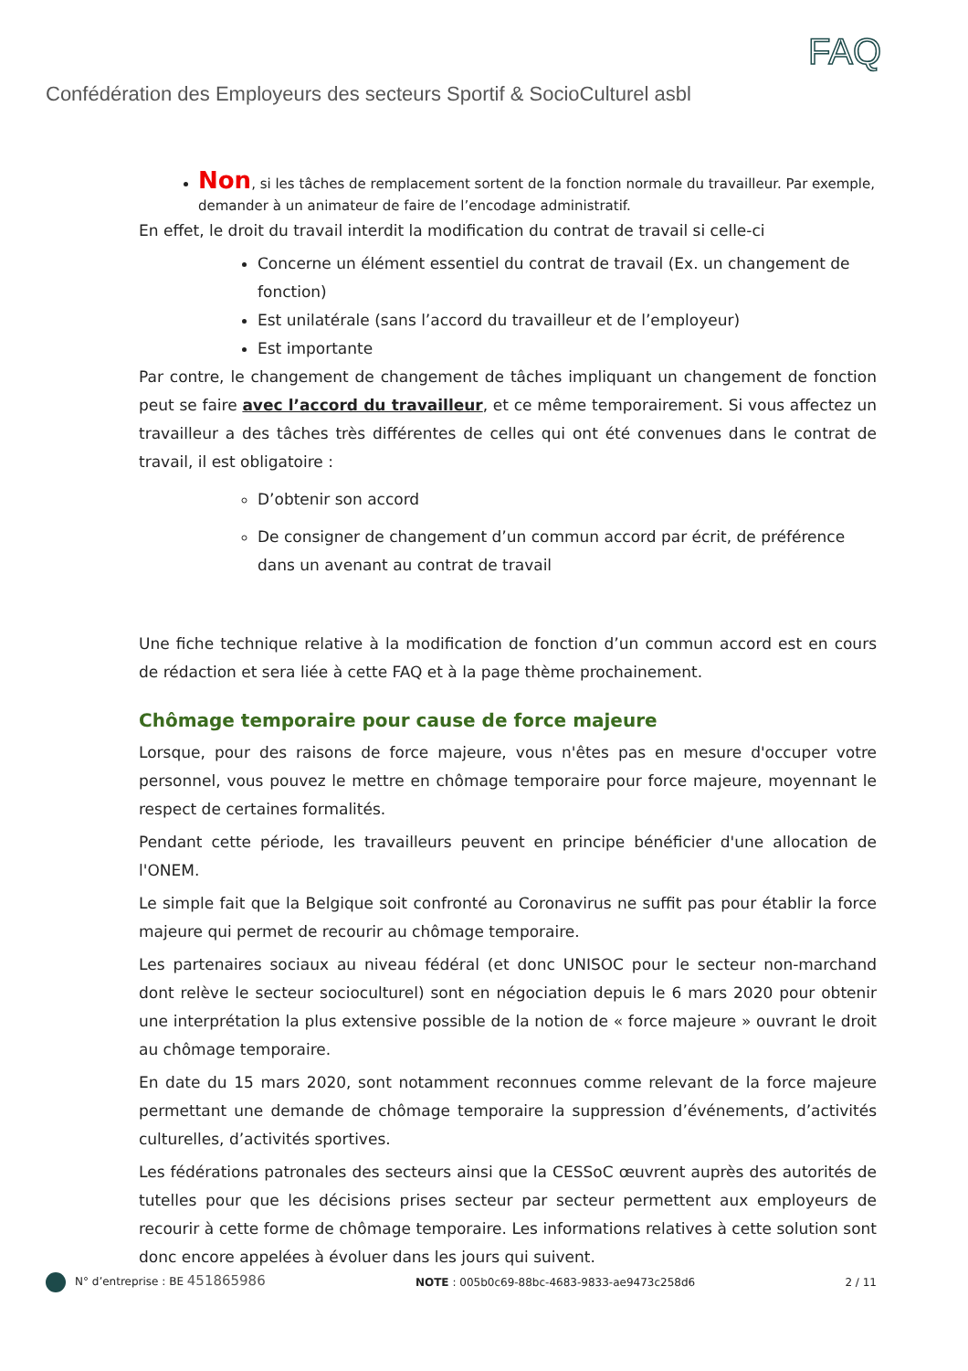FAQ
Confédération des Employeurs des secteurs Sportif & SocioCulturel asbl
Non, si les tâches de remplacement sortent de la fonction normale du travailleur. Par exemple, demander à un animateur de faire de l’encodage administratif.
En effet, le droit du travail interdit la modification du contrat de travail si celle-ci
Concerne un élément essentiel du contrat de travail (Ex. un changement de fonction)
Est unilatérale (sans l’accord du travailleur et de l’employeur)
Est importante
Par contre, le changement de changement de tâches impliquant un changement de fonction peut se faire avec l’accord du travailleur, et ce même temporairement. Si vous affectez un travailleur a des tâches très différentes de celles qui ont été convenues dans le contrat de travail, il est obligatoire :
D’obtenir son accord
De consigner de changement d’un commun accord par écrit, de préférence dans un avenant au contrat de travail
Une fiche technique relative à la modification de fonction d’un commun accord est en cours de rédaction et sera liée à cette FAQ et à la page thème prochainement.
Chômage temporaire pour cause de force majeure
Lorsque, pour des raisons de force majeure, vous n'êtes pas en mesure d'occuper votre personnel, vous pouvez le mettre en chômage temporaire pour force majeure, moyennant le respect de certaines formalités.
Pendant cette période, les travailleurs peuvent en principe bénéficier d'une allocation de l'ONEM.
Le simple fait que la Belgique soit confronté au Coronavirus ne suffit pas pour établir la force majeure qui permet de recourir au chômage temporaire.
Les partenaires sociaux au niveau fédéral (et donc UNISOC pour le secteur non-marchand dont relève le secteur socioculturel) sont en négociation depuis le 6 mars 2020 pour obtenir une interprétation la plus extensive possible de la notion de « force majeure » ouvrant le droit au chômage temporaire.
En date du 15 mars 2020, sont notamment reconnues comme relevant de la force majeure permettant une demande de chômage temporaire la suppression d’événements, d’activités culturelles, d’activités sportives.
Les fédérations patronales des secteurs ainsi que la CESSoC œuvrent auprès des autorités de tutelles pour que les décisions prises secteur par secteur permettent aux employeurs de recourir à cette forme de chômage temporaire. Les informations relatives à cette solution sont donc encore appelées à évoluer dans les jours qui suivent.
N° d’entreprise : BE 451865986 NOTE : 005b0c69-88bc-4683-9833-ae9473c258d6 2 / 11